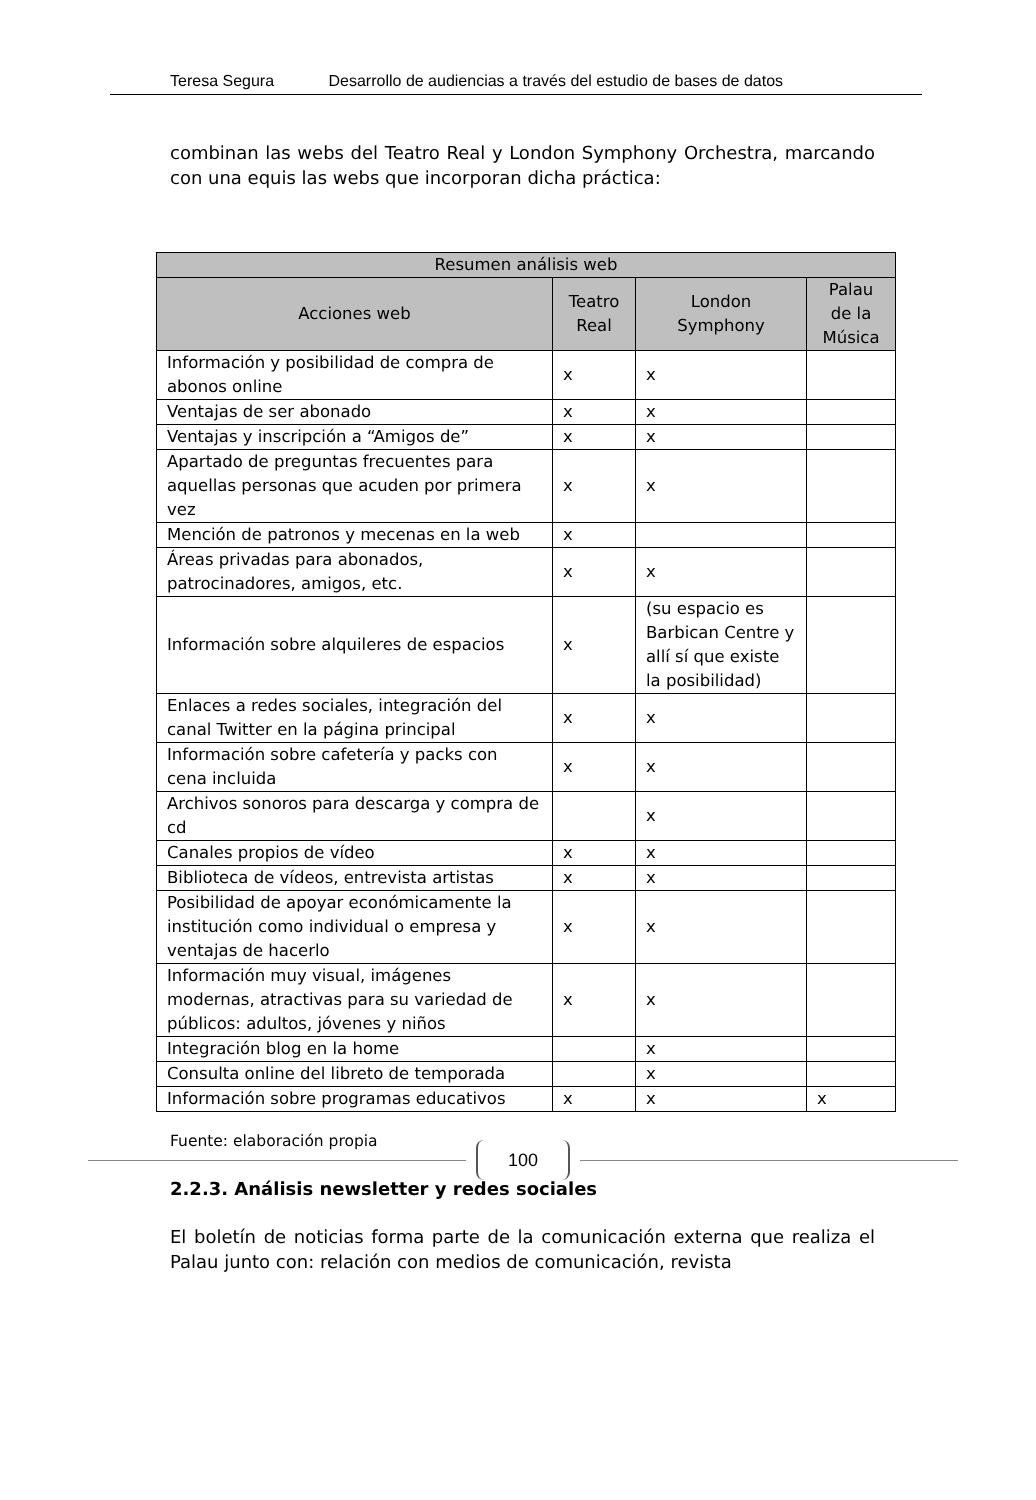Teresa Segura Desarrollo de audiencias a través del estudio de bases de datos
combinan las webs del Teatro Real y London Symphony Orchestra, marcando con una equis las webs que incorporan dicha práctica:
| Resumen análisis web | | | |
| --- | --- | --- | --- |
| Acciones web | Teatro Real | London Symphony | Palau de la Música |
| Información y posibilidad de compra de abonos online | x | x | |
| Ventajas de ser abonado | x | x | |
| Ventajas y inscripción a “Amigos de” | x | x | |
| Apartado de preguntas frecuentes para aquellas personas que acuden por primera vez | x | x | |
| Mención de patronos y mecenas en la web | x | | |
| Áreas privadas para abonados, patrocinadores, amigos, etc. | x | x | |
| Información sobre alquileres de espacios | x | (su espacio es Barbican Centre y allí sí que existe la posibilidad) | |
| Enlaces a redes sociales, integración del canal Twitter en la página principal | x | x | |
| Información sobre cafetería y packs con cena incluida | x | x | |
| Archivos sonoros para descarga y compra de cd | | x | |
| Canales propios de vídeo | x | x | |
| Biblioteca de vídeos, entrevista artistas | x | x | |
| Posibilidad de apoyar económicamente la institución como individual o empresa y ventajas de hacerlo | x | x | |
| Información muy visual, imágenes modernas, atractivas para su variedad de públicos: adultos, jóvenes y niños | x | x | |
| Integración blog en la home | | x | |
| Consulta online del libreto de temporada | | x | |
| Información sobre programas educativos | x | x | x |
Fuente: elaboración propia
2.2.3. Análisis newsletter y redes sociales
El boletín de noticias forma parte de la comunicación externa que realiza el Palau junto con: relación con medios de comunicación, revista
100